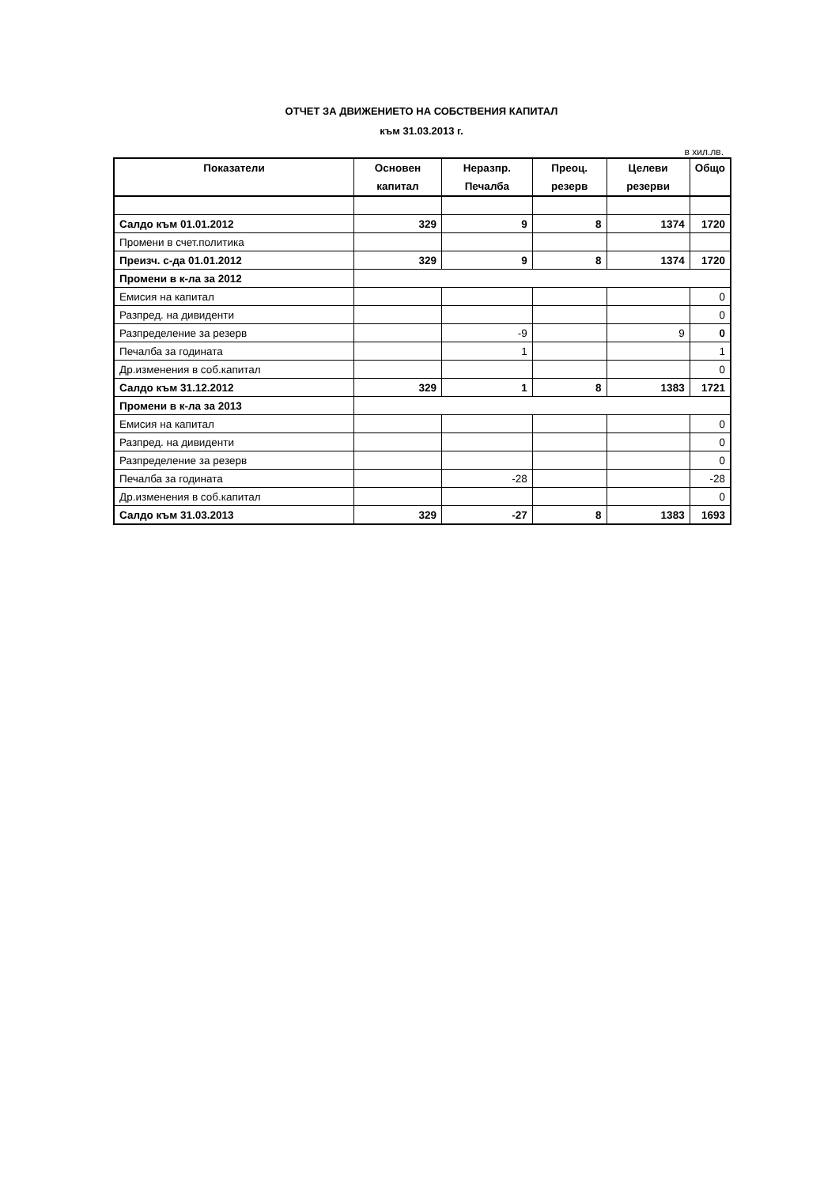ОТЧЕТ ЗА ДВИЖЕНИЕТО НА СОБСТВЕНИЯ КАПИТАЛ
към 31.03.2013 г.
в хил.лв.
| Показатели | Основен капитал | Неразпр. Печалба | Преоц. резерв | Целеви резерви | Общо |
| --- | --- | --- | --- | --- | --- |
| Салдо към 01.01.2012 | 329 | 9 | 8 | 1374 | 1720 |
| Промени в счет.политика | | | | | |
| Преизч. с-да 01.01.2012 | 329 | 9 | 8 | 1374 | 1720 |
| Промени в к-ла за 2012 | | | | | |
| Емисия на капитал | | | | | 0 |
| Разпред. на дивиденти | | | | | 0 |
| Разпределение за резерв | | -9 | | 9 | 0 |
| Печалба за годината | | 1 | | | 1 |
| Др.изменения в соб.капитал | | | | | 0 |
| Салдо към 31.12.2012 | 329 | 1 | 8 | 1383 | 1721 |
| Промени в к-ла за 2013 | | | | | |
| Емисия на капитал | | | | | 0 |
| Разпред. на дивиденти | | | | | 0 |
| Разпределение за резерв | | | | | 0 |
| Печалба за годината | | -28 | | | -28 |
| Др.изменения в соб.капитал | | | | | 0 |
| Салдо към 31.03.2013 | 329 | -27 | 8 | 1383 | 1693 |